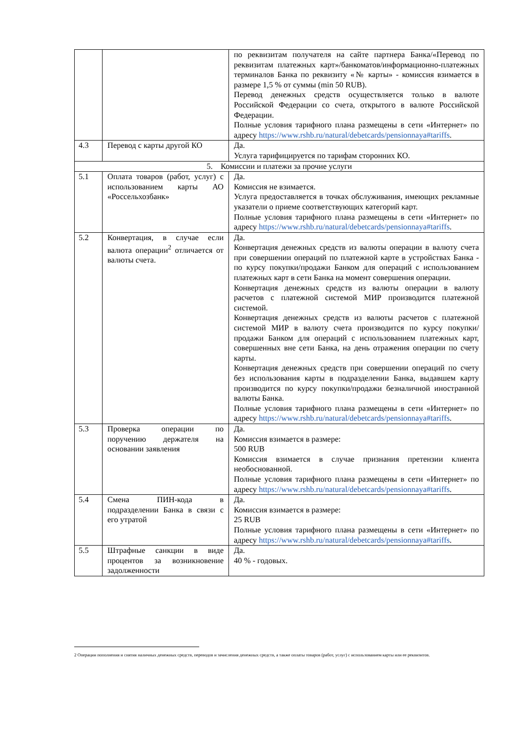| | | по реквизитам получателя на сайте партнера Банка/«Перевод по реквизитам платежных карт»/банкоматов/информационно-платежных терминалов Банка по реквизиту «№ карты» - комиссия взимается в размере 1,5 % от суммы (min 50 RUB). Перевод денежных средств осуществляется только в валюте Российской Федерации со счета, открытого в валюте Российской Федерации. Полные условия тарифного плана размещены в сети «Интернет» по адресу https://www.rshb.ru/natural/debetcards/pensionnaya#tariffs . |
| 4.3 | Перевод с карты другой КО | Да. Услуга тарифицируется по тарифам сторонних КО. |
| 5. Комиссии и платежи за прочие услуги | | |
| 5.1 | Оплата товаров (работ, услуг) с использованием карты АО «Россельхозбанк» | Да. Комиссия не взимается. Услуга предоставляется в точках обслуживания, имеющих рекламные указатели о приеме соответствующих категорий карт. Полные условия тарифного плана размещены в сети «Интернет» по адресу https://www.rshb.ru/natural/debetcards/pensionnaya#tariffs . |
| 5.2 | Конвертация, в случае если валюта операции<sup>2</sup> отличается от валюты счета. | Да. Конвертация денежных средств из валюты операции в валюту счета при совершении операций по платежной карте в устройствах Банка - по курсу покупки/продажи Банком для операций с использованием платежных карт в сети Банка на момент совершения операции. Конвертация денежных средств из валюты операции в валюту расчетов с платежной системой МИР производится платежной системой. Конвертация денежных средств из валюты расчетов с платежной системой МИР в валюту счета производится по курсу покупки/продажи Банком для операций с использованием платежных карт, совершенных вне сети Банка, на день отражения операции по счету карты. Конвертация денежных средств при совершении операций по счету без использования карты в подразделении Банка, выдавшем карту производится по курсу покупки/продажи безналичной иностранной валюты Банка. Полные условия тарифного плана размещены в сети «Интернет» по адресу https://www.rshb.ru/natural/debetcards/pensionnaya#tariffs . |
| 5.3 | Проверка операции по поручению держателя на основании заявления | Да. Комиссия взимается в размере: 500 RUB Комиссия взимается в случае признания претензии клиента необоснованной. Полные условия тарифного плана размещены в сети «Интернет» по адресу https://www.rshb.ru/natural/debetcards/pensionnaya#tariffs . |
| 5.4 | Смена ПИН-кода в подразделении Банка в связи с его утратой | Да. Комиссия взимается в размере: 25 RUB Полные условия тарифного плана размещены в сети «Интернет» по адресу https://www.rshb.ru/natural/debetcards/pensionnaya#tariffs . |
| 5.5 | Штрафные санкции в виде процентов за возникновение задолженности | Да. 40 % - годовых. |
2 Операции пополнения и снятия наличных денежных средств, переводов и зачисления денежных средств, а также оплаты товаров (работ, услуг) с использованием карты или ее реквизитов.